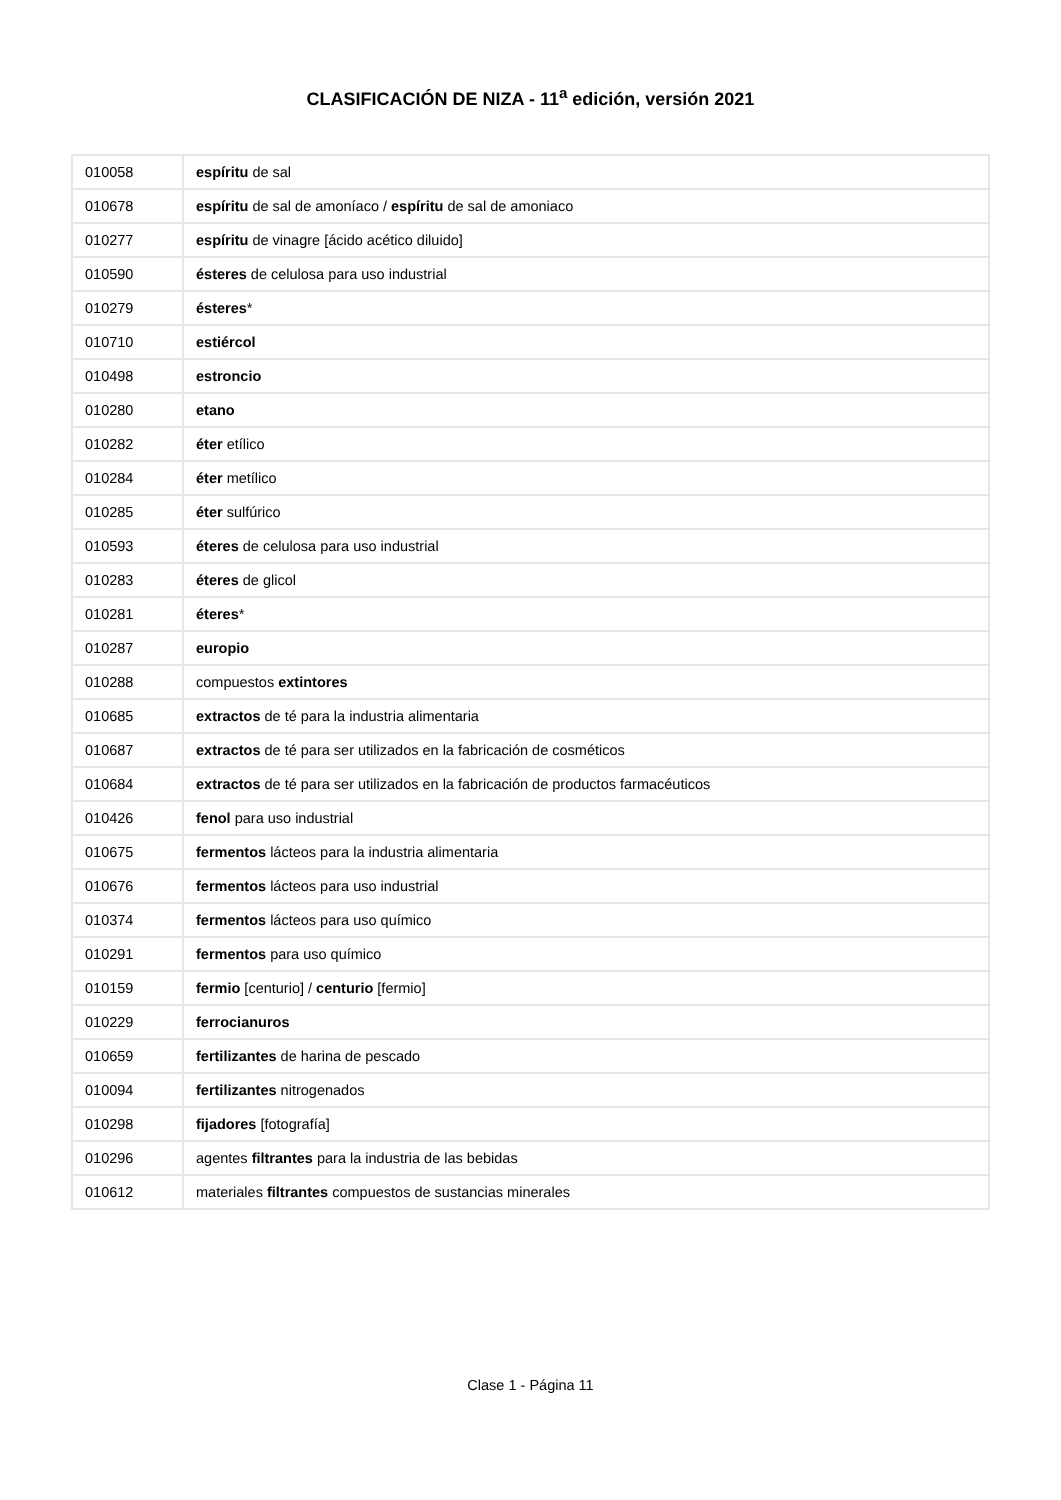CLASIFICACIÓN DE NIZA - 11<sup>a</sup> edición, versión 2021
| 010058 | espíritu de sal |
| 010678 | espíritu de sal de amoníaco / espíritu de sal de amoniaco |
| 010277 | espíritu de vinagre [ácido acético diluido] |
| 010590 | ésteres de celulosa para uso industrial |
| 010279 | ésteres * |
| 010710 | estiércol |
| 010498 | estroncio |
| 010280 | etano |
| 010282 | éter etílico |
| 010284 | éter metílico |
| 010285 | éter sulfúrico |
| 010593 | éteres de celulosa para uso industrial |
| 010283 | éteres de glicol |
| 010281 | éteres * |
| 010287 | europio |
| 010288 | compuestos extintores |
| 010685 | extractos de té para la industria alimentaria |
| 010687 | extractos de té para ser utilizados en la fabricación de cosméticos |
| 010684 | extractos de té para ser utilizados en la fabricación de productos farmacéuticos |
| 010426 | fenol para uso industrial |
| 010675 | fermentos lácteos para la industria alimentaria |
| 010676 | fermentos lácteos para uso industrial |
| 010374 | fermentos lácteos para uso químico |
| 010291 | fermentos para uso químico |
| 010159 | fermio [centurio] / centurio [fermio] |
| 010229 | ferrocianuros |
| 010659 | fertilizantes de harina de pescado |
| 010094 | fertilizantes nitrogenados |
| 010298 | fijadores [fotografía] |
| 010296 | agentes filtrantes para la industria de las bebidas |
| 010612 | materiales filtrantes compuestos de sustancias minerales |
Clase 1 - Página 11